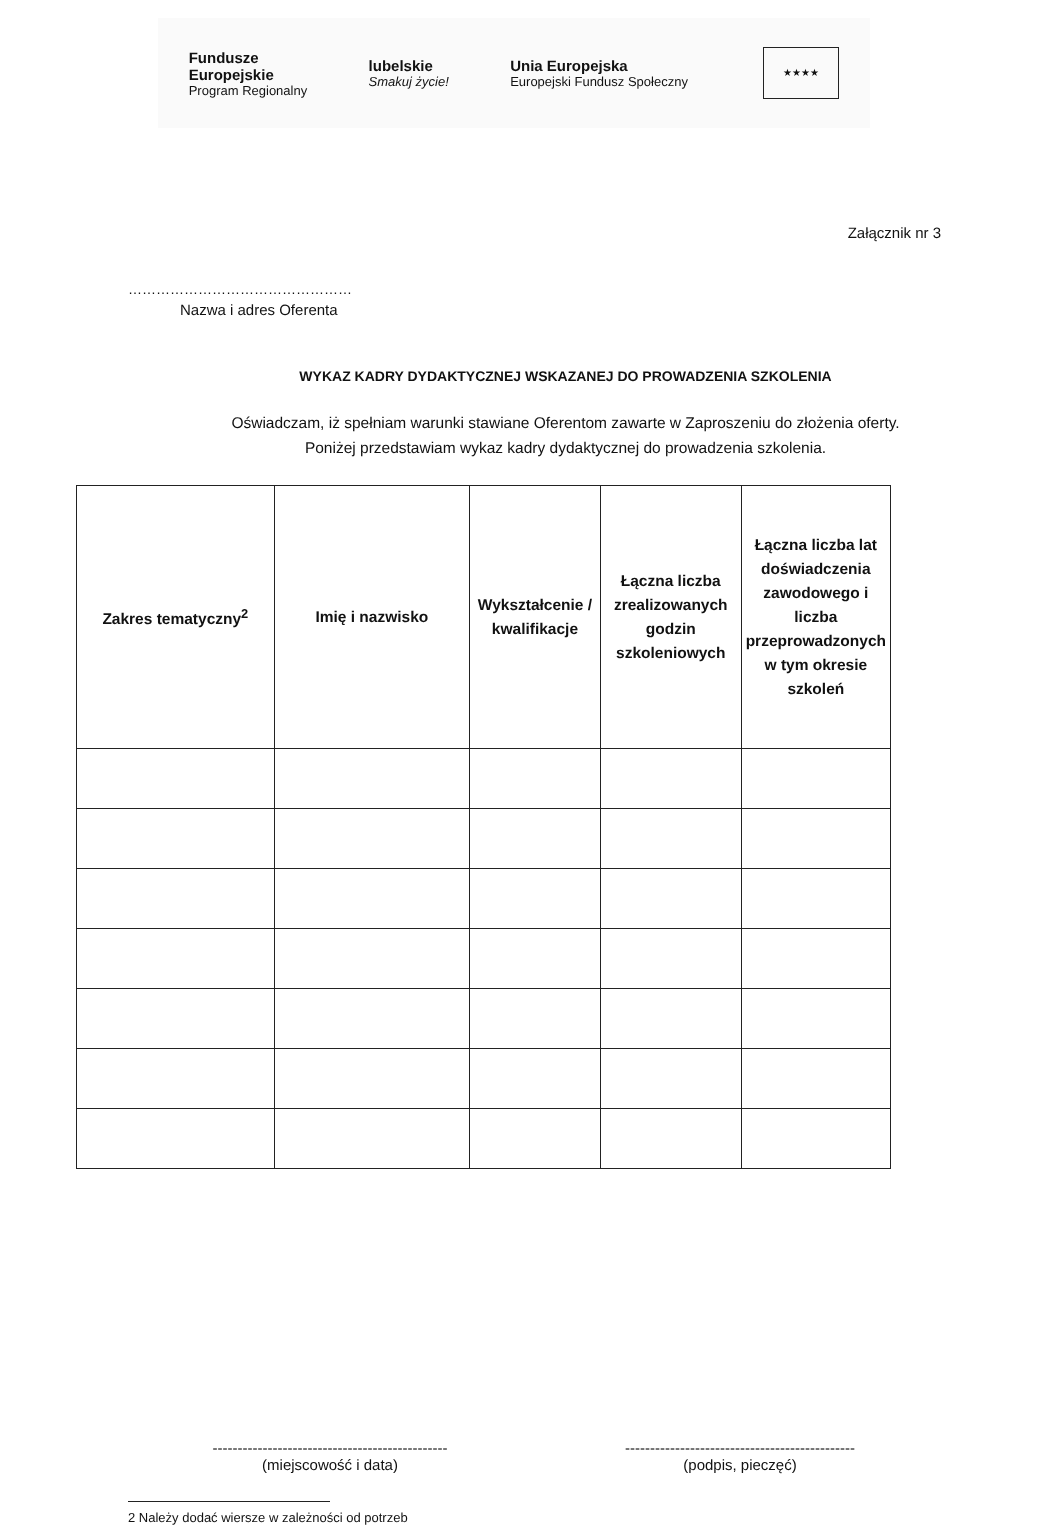Fundusze
Europejskie
Program Regionalny
lubelskie
Smakuj życie!
Unia Europejska
Europejski Fundusz Społeczny
★★★★
Załącznik nr 3
…………………………………………
Nazwa i adres Oferenta
WYKAZ KADRY DYDAKTYCZNEJ WSKAZANEJ DO PROWADZENIA SZKOLENIA
Oświadczam, iż spełniam warunki stawiane Oferentom zawarte w Zaproszeniu do złożenia oferty.
Poniżej przedstawiam wykaz kadry dydaktycznej do prowadzenia szkolenia.
| Zakres tematyczny<sup>2</sup> | Imię i nazwisko | Wykształcenie / kwalifikacje | Łączna liczba zrealizowanych godzin szkoleniowych | Łączna liczba lat doświadczenia zawodowego i liczba przeprowadzonych w tym okresie szkoleń |
| --- | --- | --- | --- | --- |
-----------------------------------------------
(miejscowość i data)
----------------------------------------------
(podpis, pieczęć)
2 Należy dodać wiersze w zależności od potrzeb